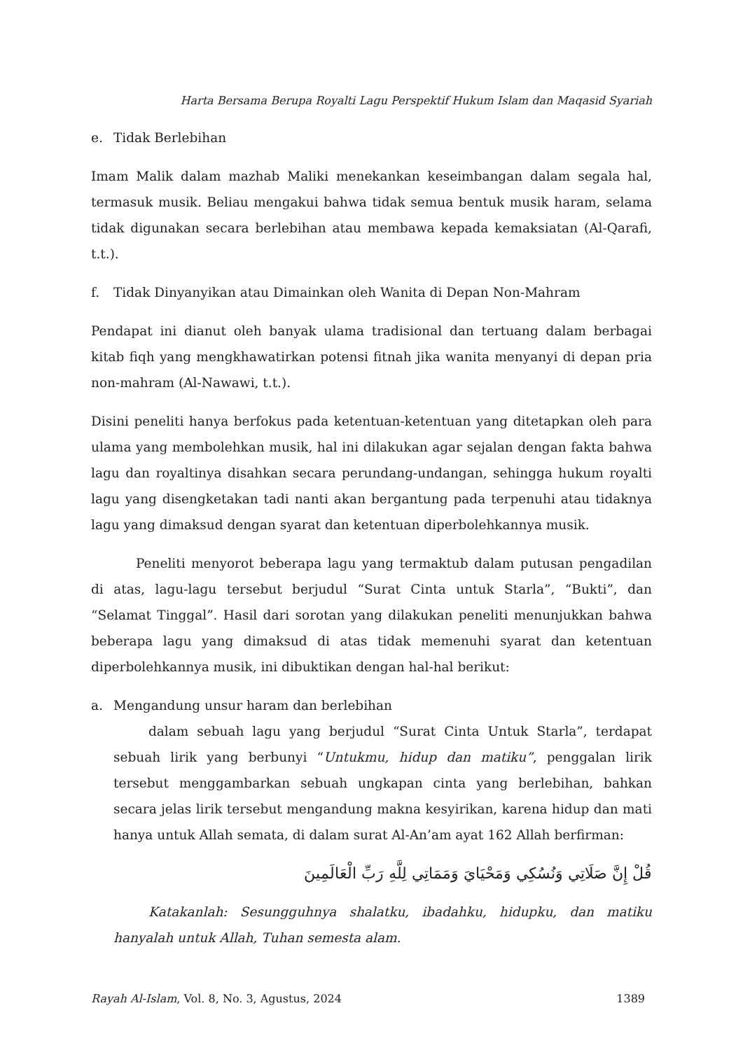Harta Bersama Berupa Royalti Lagu Perspektif Hukum Islam dan Maqasid Syariah
e. Tidak Berlebihan
Imam Malik dalam mazhab Maliki menekankan keseimbangan dalam segala hal, termasuk musik. Beliau mengakui bahwa tidak semua bentuk musik haram, selama tidak digunakan secara berlebihan atau membawa kepada kemaksiatan (Al-Qarafi, t.t.).
f. Tidak Dinyanyikan atau Dimainkan oleh Wanita di Depan Non-Mahram
Pendapat ini dianut oleh banyak ulama tradisional dan tertuang dalam berbagai kitab fiqh yang mengkhawatirkan potensi fitnah jika wanita menyanyi di depan pria non-mahram (Al-Nawawi, t.t.).
Disini peneliti hanya berfokus pada ketentuan-ketentuan yang ditetapkan oleh para ulama yang membolehkan musik, hal ini dilakukan agar sejalan dengan fakta bahwa lagu dan royaltinya disahkan secara perundang-undangan, sehingga hukum royalti lagu yang disengketakan tadi nanti akan bergantung pada terpenuhi atau tidaknya lagu yang dimaksud dengan syarat dan ketentuan diperbolehkannya musik.
Peneliti menyorot beberapa lagu yang termaktub dalam putusan pengadilan di atas, lagu-lagu tersebut berjudul “Surat Cinta untuk Starla”, “Bukti”, dan “Selamat Tinggal”. Hasil dari sorotan yang dilakukan peneliti menunjukkan bahwa beberapa lagu yang dimaksud di atas tidak memenuhi syarat dan ketentuan diperbolehkannya musik, ini dibuktikan dengan hal-hal berikut:
a. Mengandung unsur haram dan berlebihan
dalam sebuah lagu yang berjudul “Surat Cinta Untuk Starla”, terdapat sebuah lirik yang berbunyi “Untukmu, hidup dan matiku”, penggalan lirik tersebut menggambarkan sebuah ungkapan cinta yang berlebihan, bahkan secara jelas lirik tersebut mengandung makna kesyirikan, karena hidup dan mati hanya untuk Allah semata, di dalam surat Al-An’am ayat 162 Allah berfirman:
قُلْ إِنَّ صَلَاتِي وَنُسُكِي وَمَحْيَايَ وَمَمَاتِي لِلَّهِ رَبِّ الْعَالَمِينَ
Katakanlah: Sesungguhnya shalatku, ibadahku, hidupku, dan matiku hanyalah untuk Allah, Tuhan semesta alam.
Rayah Al-Islam, Vol. 8, No. 3, Agustus, 2024 1389